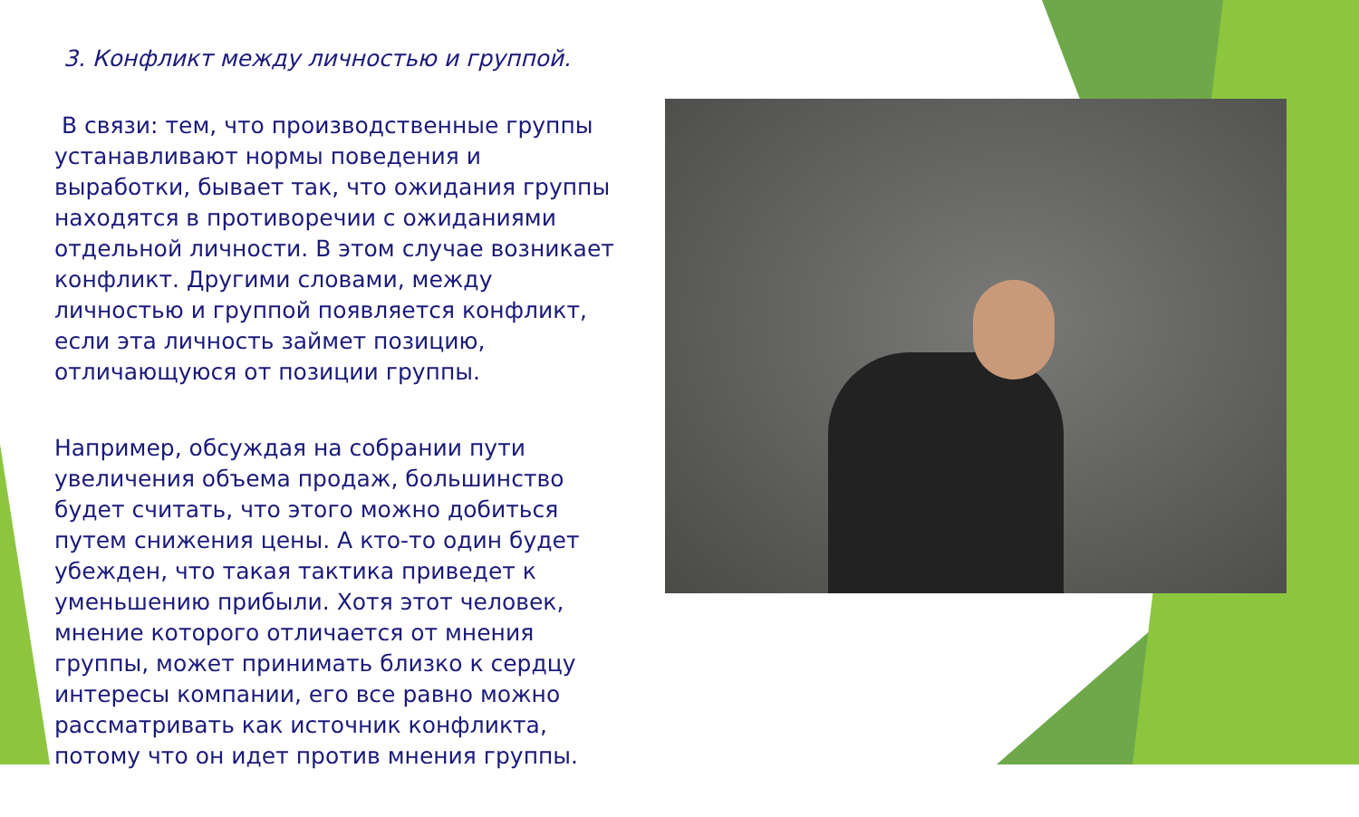3. Конфликт между личностью и группой.
В связи: тем, что производственные группы устанавливают нормы поведения и выработки, бывает так, что ожидания группы находятся в противоречии с ожиданиями отдельной личности. В этом случае возникает конфликт. Другими словами, между личностью и группой появляется конфликт, если эта личность займет позицию, отличающуюся от позиции группы.
Например, обсуждая на собрании пути увеличения объема продаж, большинство будет считать, что этого можно добиться путем снижения цены. А кто-то один будет убежден, что такая тактика приведет к уменьшению прибыли. Хотя этот человек, мнение которого отличается от мнения группы, может принимать близко к сердцу интересы компании, его все равно можно рассматривать как источник конфликта, потому что он идет против мнения группы.